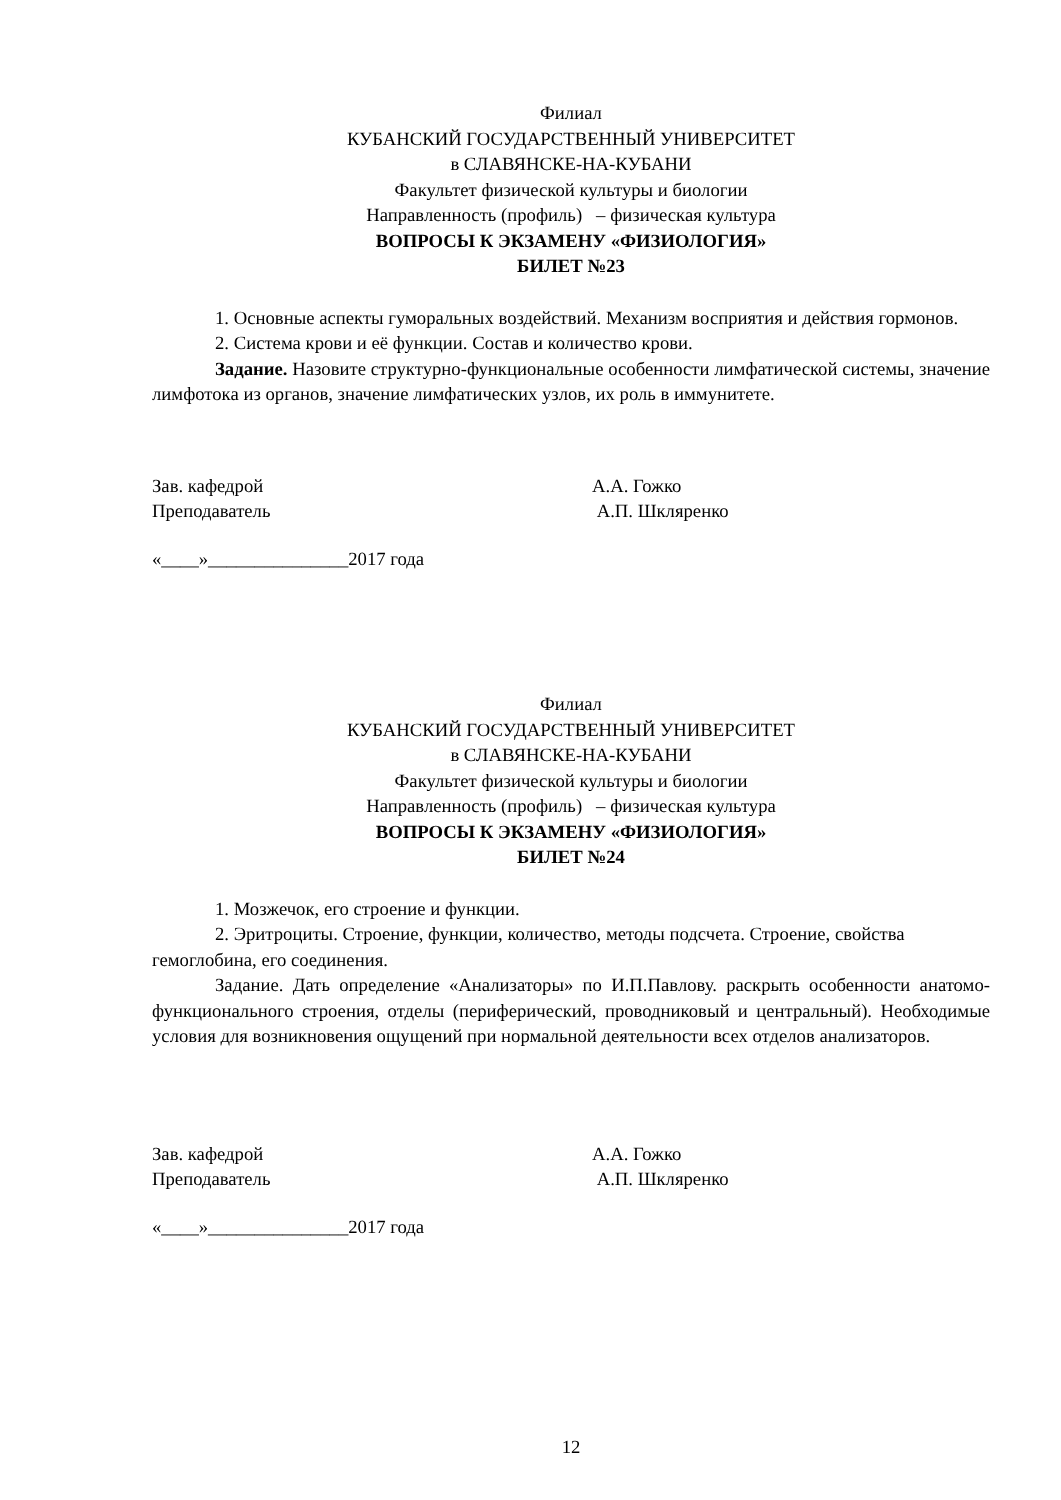Филиал
КУБАНСКИЙ ГОСУДАРСТВЕННЫЙ УНИВЕРСИТЕТ
в СЛАВЯНСКЕ-НА-КУБАНИ
Факультет физической культуры и биологии
Направленность (профиль) – физическая культура
ВОПРОСЫ К ЭКЗАМЕНУ «ФИЗИОЛОГИЯ»
БИЛЕТ №23
1. Основные аспекты гуморальных воздействий. Механизм восприятия и действия гормонов.
2. Система крови и её функции. Состав и количество крови.
Задание. Назовите структурно-функциональные особенности лимфатической системы, значение лимфотока из органов, значение лимфатических узлов, их роль в иммунитете.
Зав. кафедрой А.А. Гожко
Преподаватель А.П. Шкляренко
«____»_______________2017 года
Филиал
КУБАНСКИЙ ГОСУДАРСТВЕННЫЙ УНИВЕРСИТЕТ
в СЛАВЯНСКЕ-НА-КУБАНИ
Факультет физической культуры и биологии
Направленность (профиль) – физическая культура
ВОПРОСЫ К ЭКЗАМЕНУ «ФИЗИОЛОГИЯ»
БИЛЕТ №24
1. Мозжечок, его строение и функции.
2. Эритроциты. Строение, функции, количество, методы подсчета. Строение, свойства гемоглобина, его соединения.
Задание. Дать определение «Анализаторы» по И.П.Павлову. раскрыть особенности анатомо-функционального строения, отделы (периферический, проводниковый и центральный). Необходимые условия для возникновения ощущений при нормальной деятельности всех отделов анализаторов.
Зав. кафедрой А.А. Гожко
Преподаватель А.П. Шкляренко
«____»_______________2017 года
12